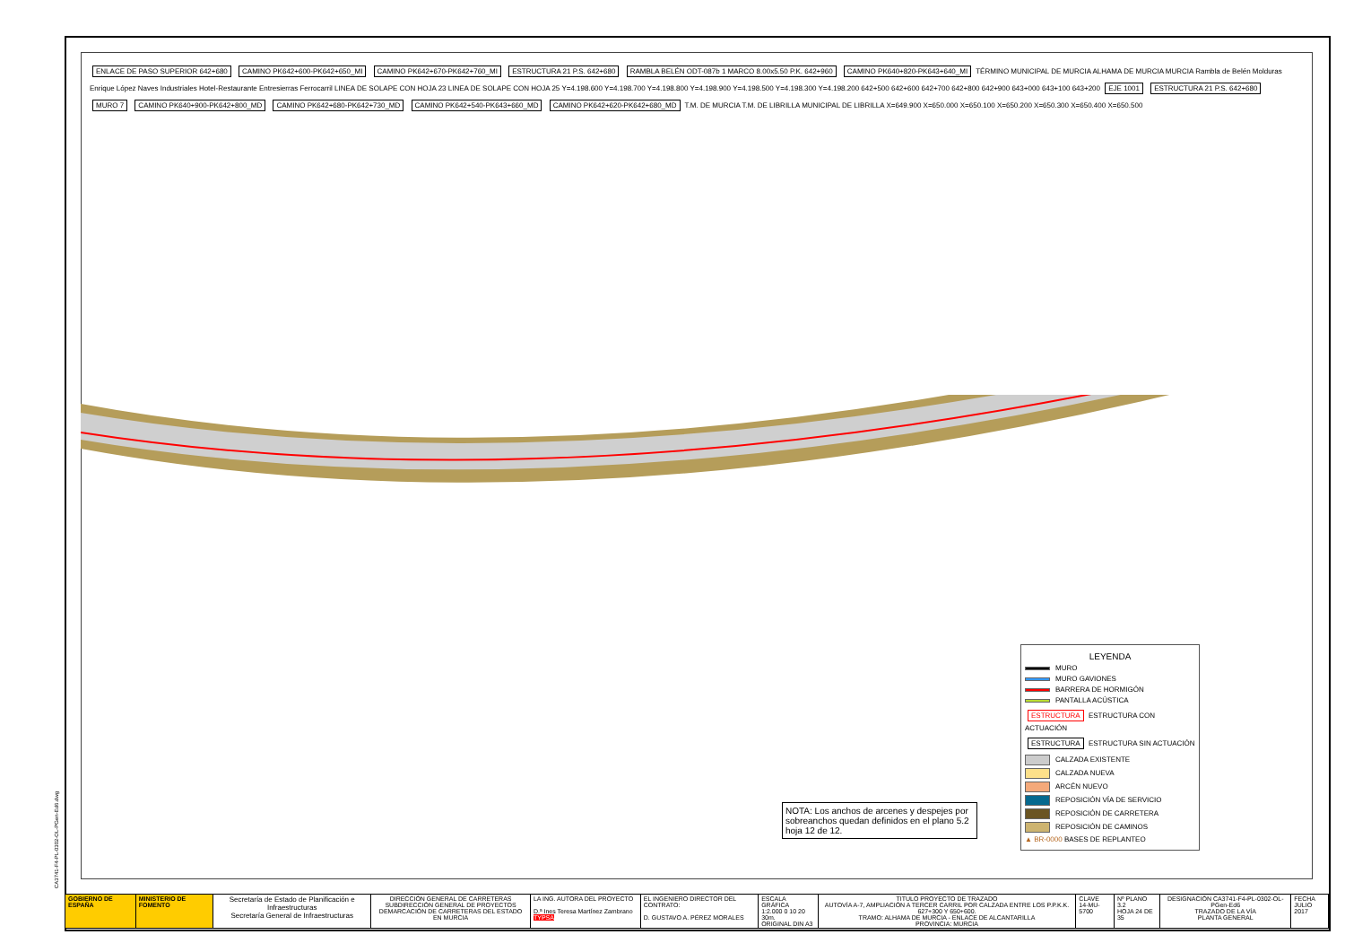ENLACE DE PASO SUPERIOR 642+680 CAMINO PK642+600-PK642+650_MI CAMINO PK642+670-PK642+760_MI ESTRUCTURA 21 P.S. 642+680 RAMBLA BELÉN ODT-087b 1 MARCO 8.00x5.50 P.K. 642+960 CAMINO PK640+820-PK643+640_MI TÉRMINO MUNICIPAL DE MURCIA ALHAMA DE MURCIA MURCIA Rambla de Belén Molduras Enrique López Naves Industriales Hotel-Restaurante Entresierras Ferrocarril LINEA DE SOLAPE CON HOJA 23 LINEA DE SOLAPE CON HOJA 25 Y=4.198.600 Y=4.198.700 Y=4.198.800 Y=4.198.900 Y=4.198.500 Y=4.198.300 Y=4.198.200 642+500 642+600 642+700 642+800 642+900 643+000 643+100 643+200 EJE 1001 ESTRUCTURA 21 P.S. 642+680 MURO 7 CAMINO PK640+900-PK642+800_MD CAMINO PK642+680-PK642+730_MD CAMINO PK642+540-PK643+660_MD CAMINO PK642+620-PK642+680_MD T.M. DE MURCIA T.M. DE LIBRILLA MUNICIPAL DE LIBRILLA X=649.900 X=650.000 X=650.100 X=650.200 X=650.300 X=650.400 X=650.500
LEYENDA
MURO
MURO GAVIONES
BARRERA DE HORMIGÓN
PANTALLA ACÚSTICA
ESTRUCTURA ESTRUCTURA CON ACTUACIÓN
ESTRUCTURA ESTRUCTURA SIN ACTUACIÓN
CALZADA EXISTENTE
CALZADA NUEVA
ARCÉN NUEVO
REPOSICIÓN VÍA DE SERVICIO
REPOSICIÓN DE CARRETERA
REPOSICIÓN DE CAMINOS
▲ BR-0000 BASES DE REPLANTEO
NOTA: Los anchos de arcenes y despejes por sobreanchos quedan definidos en el plano 5.2 hoja 12 de 12.
CA3741-F4-PL-0302-OL-PGen-Ed6.dwg
| GOBIERNO DE ESPAÑA | MINISTERIO DE FOMENTO | Secretaría de Estado de Planificación e Infraestructuras Secretaría General de Infraestructuras | DIRECCIÓN GENERAL DE CARRETERAS SUBDIRECCIÓN GENERAL DE PROYECTOS DEMARCACIÓN DE CARRETERAS DEL ESTADO EN MURCIA | LA ING. AUTORA DEL PROYECTO D.ª Ines Teresa Martínez Zambrano TYPSA | EL INGENIERO DIRECTOR DEL CONTRATO: D. GUSTAVO A. PÉREZ MORALES | ESCALA GRÁFICA 1:2.000 0 10 20 30m. ORIGINAL DIN A3 | TITULO PROYECTO DE TRAZADO AUTOVÍA A-7, AMPLIACIÓN A TERCER CARRIL POR CALZADA ENTRE LOS P.P.K.K. 627+300 Y 650+600. TRAMO: ALHAMA DE MURCIA - ENLACE DE ALCANTARILLA PROVINCIA: MURCIA | CLAVE 14-MU-5700 | Nº PLANO 3.2 HOJA 24 DE 35 | DESIGNACIÓN CA3741-F4-PL-0302-OL-PGen-Ed6 TRAZADO DE LA VÍA PLANTA GENERAL | FECHA JULIO 2017 |